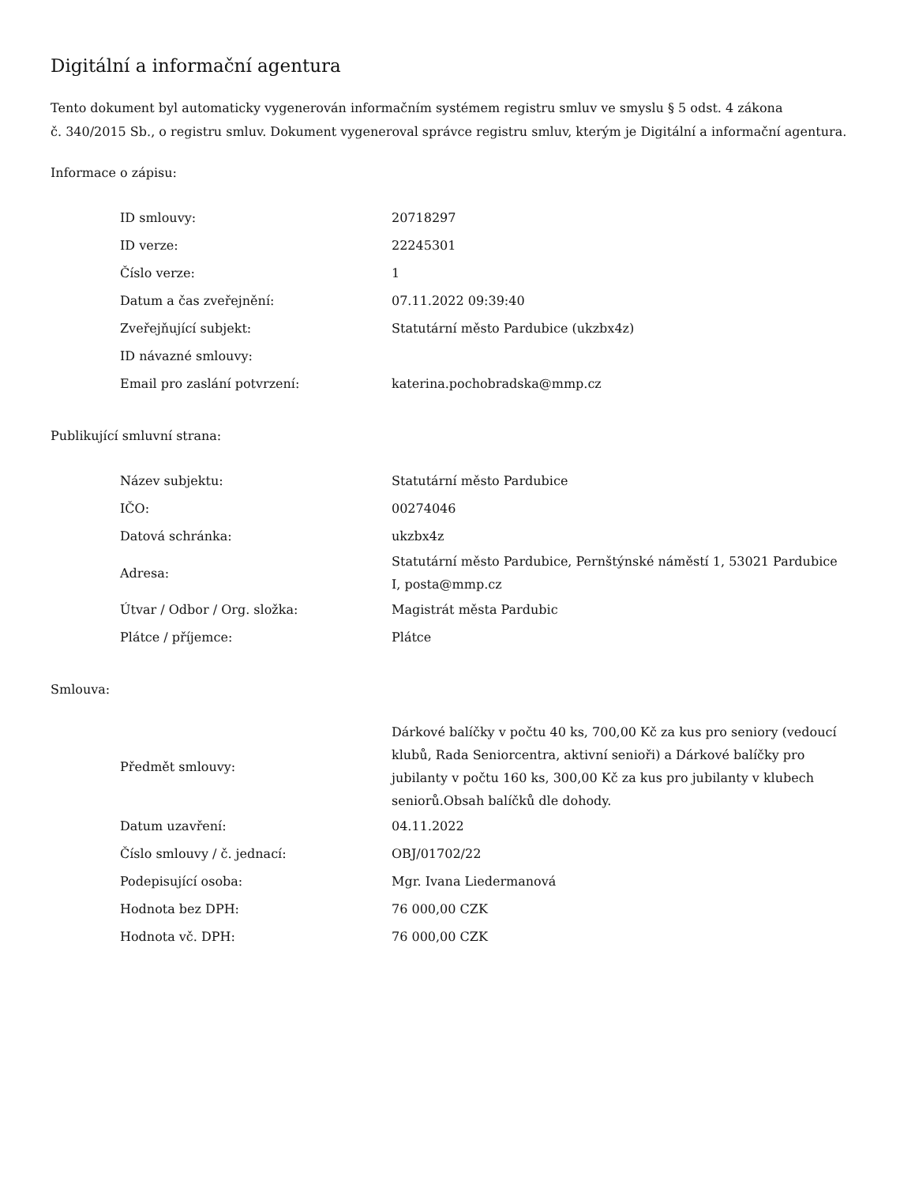Digitální a informační agentura
Tento dokument byl automaticky vygenerován informačním systémem registru smluv ve smyslu § 5 odst. 4 zákona
č. 340/2015 Sb., o registru smluv. Dokument vygeneroval správce registru smluv, kterým je Digitální a informační agentura.
Informace o zápisu:
| ID smlouvy: | 20718297 |
| ID verze: | 22245301 |
| Číslo verze: | 1 |
| Datum a čas zveřejnění: | 07.11.2022 09:39:40 |
| Zveřejňující subjekt: | Statutární město Pardubice (ukzbx4z) |
| ID návazné smlouvy: | |
| Email pro zaslání potvrzení: | katerina.pochobradska@mmp.cz |
Publikující smluvní strana:
| Název subjektu: | Statutární město Pardubice |
| IČO: | 00274046 |
| Datová schránka: | ukzbx4z |
| Adresa: | Statutární město Pardubice, Pernštýnské náměstí 1, 53021 Pardubice I, posta@mmp.cz |
| Útvar / Odbor / Org. složka: | Magistrát města Pardubic |
| Plátce / příjemce: | Plátce |
Smlouva:
| Předmět smlouvy: | Dárkové balíčky v počtu 40 ks, 700,00 Kč za kus pro seniory (vedoucí klubů, Rada Seniorcentra, aktivní senioři) a Dárkové balíčky pro jubilanty v počtu 160 ks, 300,00 Kč za kus pro jubilanty v klubech seniorů.Obsah balíčků dle dohody. |
| Datum uzavření: | 04.11.2022 |
| Číslo smlouvy / č. jednací: | OBJ/01702/22 |
| Podepisující osoba: | Mgr. Ivana Liedermanová |
| Hodnota bez DPH: | 76 000,00 CZK |
| Hodnota vč. DPH: | 76 000,00 CZK |